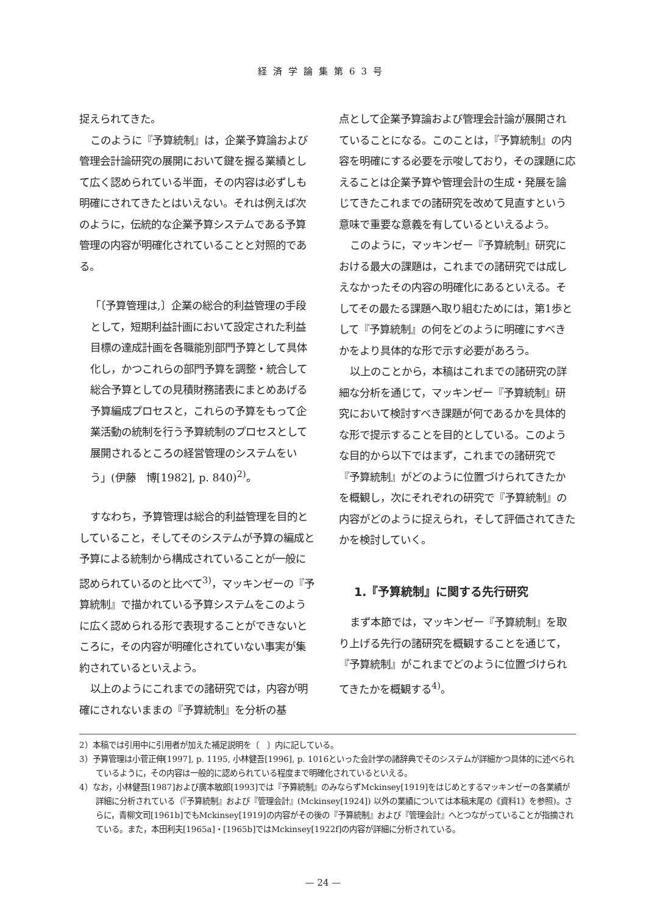経済学論集第63号
捉えられてきた。
このように『予算統制』は，企業予算論および管理会計論研究の展開において鍵を握る業績として広く認められている半面，その内容は必ずしも明確にされてきたとはいえない。それは例えば次のように，伝統的な企業予算システムである予算管理の内容が明確化されていることと対照的である。
「〔予算管理は,〕企業の総合的利益管理の手段として，短期利益計画において設定された利益目標の達成計画を各職能別部門予算として具体化し，かつこれらの部門予算を調整・統合して総合予算としての見積財務諸表にまとめあげる予算編成プロセスと，これらの予算をもって企業活動の統制を行う予算統制のプロセスとして展開されるところの経営管理のシステムをいう」(伊藤　博[1982], p. 840)<sup>2)</sup>。
すなわち，予算管理は総合的利益管理を目的としていること，そしてそのシステムが予算の編成と予算による統制から構成されていることが一般に認められているのと比べて<sup>3)</sup>，マッキンゼーの『予算統制』で描かれている予算システムをこのように広く認められる形で表現することができないところに，その内容が明確化されていない事実が集約されているといえよう。
以上のようにこれまでの諸研究では，内容が明確にされないままの『予算統制』を分析の基
点として企業予算論および管理会計論が展開されていることになる。このことは，『予算統制』の内容を明確にする必要を示唆しており，その課題に応えることは企業予算や管理会計の生成・発展を論じてきたこれまでの諸研究を改めて見直すという意味で重要な意義を有しているといえるよう。
このように，マッキンゼー『予算統制』研究における最大の課題は，これまでの諸研究では成しえなかったその内容の明確化にあるといえる。そしてその最たる課題へ取り組むためには，第1歩として『予算統制』の何をどのように明確にすべきかをより具体的な形で示す必要があろう。
以上のことから，本稿はこれまでの諸研究の詳細な分析を通じて，マッキンゼー『予算統制』研究において検討すべき課題が何であるかを具体的な形で提示することを目的としている。このような目的から以下ではまず，これまでの諸研究で『予算統制』がどのように位置づけられてきたかを概観し，次にそれぞれの研究で『予算統制』の内容がどのように捉えられ，そして評価されてきたかを検討していく。
1.『予算統制』に関する先行研究
まず本節では，マッキンゼー『予算統制』を取り上げる先行の諸研究を概観することを通じて，『予算統制』がこれまでどのように位置づけられてきたかを概観する<sup>4)</sup>。
2）本稿では引用中に引用者が加えた補足説明を〔　〕内に記している。
3）予算管理は小菅正伸[1997], p. 1195, 小林健吾[1996], p. 1016といった会計学の諸辞典でそのシステムが詳細かつ具体的に述べられているように，その内容は一般的に認められている程度まで明確化されているといえる。
4）なお，小林健吾[1987]および廣本敏郎[1993]では『予算統制』のみならずMckinsey[1919]をはじめとするマッキンゼーの各業績が詳細に分析されている（『予算統制』および『管理会計』(Mckinsey[1924]) 以外の業績については本稿末尾の《資料1》を参照)。さらに，青柳文司[1961b]でもMckinsey[1919]の内容がその後の『予算統制』および『管理会計』へとつながっていることが指摘されている。また，本田利夫[1965a]・[1965b]ではMckinsey[1922f]の内容が詳細に分析されている。
— 24 —